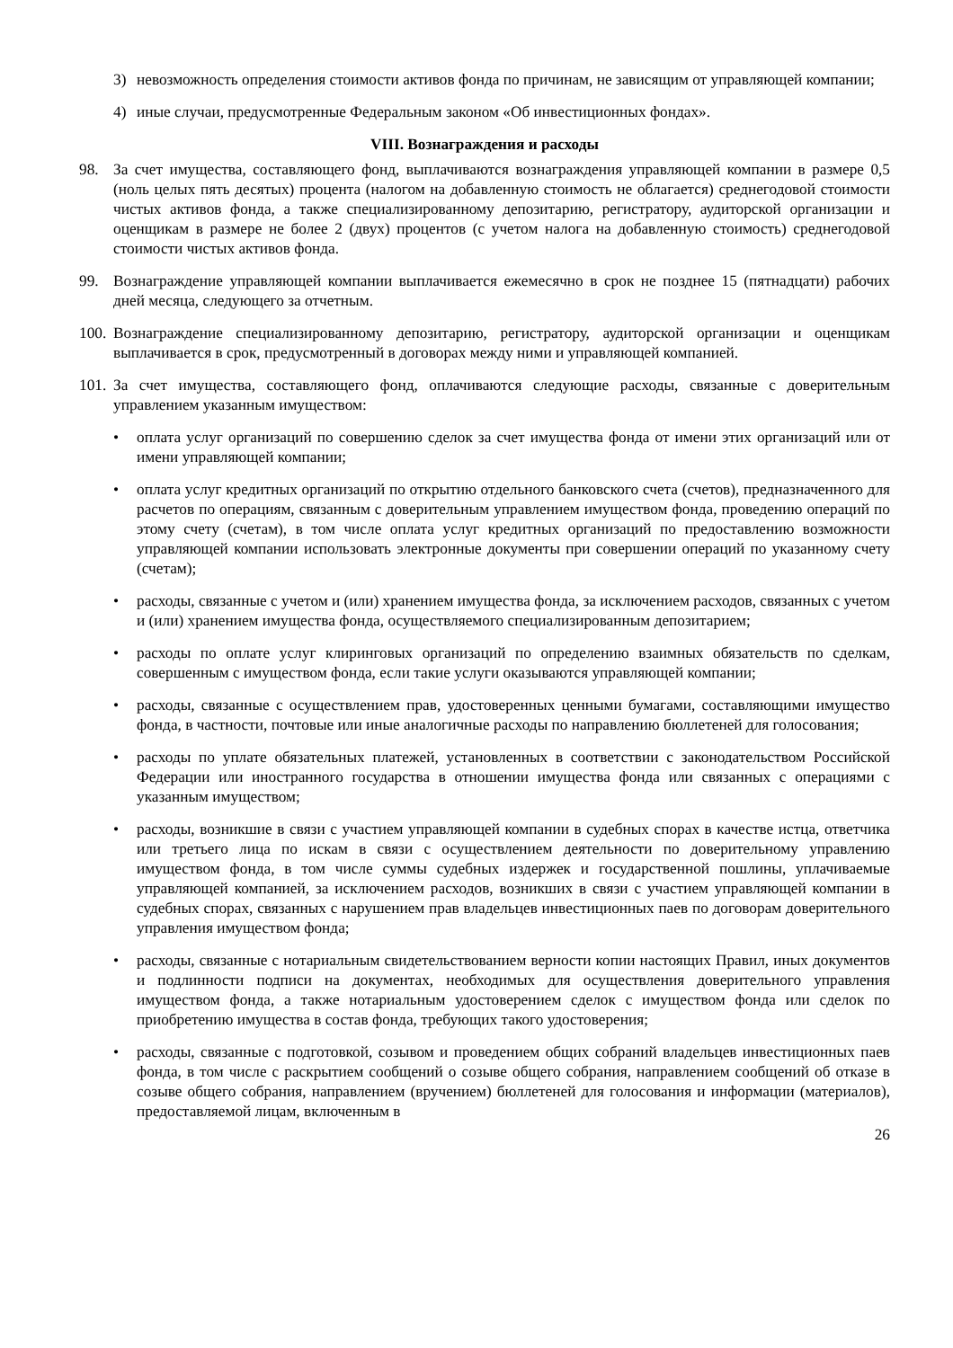3) невозможность определения стоимости активов фонда по причинам, не зависящим от управляющей компании;
4) иные случаи, предусмотренные Федеральным законом «Об инвестиционных фондах».
VIII. Вознаграждения и расходы
98. За счет имущества, составляющего фонд, выплачиваются вознаграждения управляющей компании в размере 0,5 (ноль целых пять десятых) процента (налогом на добавленную стоимость не облагается) среднегодовой стоимости чистых активов фонда, а также специализированному депозитарию, регистратору, аудиторской организации и оценщикам в размере не более 2 (двух) процентов (с учетом налога на добавленную стоимость) среднегодовой стоимости чистых активов фонда.
99. Вознаграждение управляющей компании выплачивается ежемесячно в срок не позднее 15 (пятнадцати) рабочих дней месяца, следующего за отчетным.
100. Вознаграждение специализированному депозитарию, регистратору, аудиторской организации и оценщикам выплачивается в срок, предусмотренный в договорах между ними и управляющей компанией.
101. За счет имущества, составляющего фонд, оплачиваются следующие расходы, связанные с доверительным управлением указанным имуществом:
• оплата услуг организаций по совершению сделок за счет имущества фонда от имени этих организаций или от имени управляющей компании;
• оплата услуг кредитных организаций по открытию отдельного банковского счета (счетов), предназначенного для расчетов по операциям, связанным с доверительным управлением имуществом фонда, проведению операций по этому счету (счетам), в том числе оплата услуг кредитных организаций по предоставлению возможности управляющей компании использовать электронные документы при совершении операций по указанному счету (счетам);
• расходы, связанные с учетом и (или) хранением имущества фонда, за исключением расходов, связанных с учетом и (или) хранением имущества фонда, осуществляемого специализированным депозитарием;
• расходы по оплате услуг клиринговых организаций по определению взаимных обязательств по сделкам, совершенным с имуществом фонда, если такие услуги оказываются управляющей компании;
• расходы, связанные с осуществлением прав, удостоверенных ценными бумагами, составляющими имущество фонда, в частности, почтовые или иные аналогичные расходы по направлению бюллетеней для голосования;
• расходы по уплате обязательных платежей, установленных в соответствии с законодательством Российской Федерации или иностранного государства в отношении имущества фонда или связанных с операциями с указанным имуществом;
• расходы, возникшие в связи с участием управляющей компании в судебных спорах в качестве истца, ответчика или третьего лица по искам в связи с осуществлением деятельности по доверительному управлению имуществом фонда, в том числе суммы судебных издержек и государственной пошлины, уплачиваемые управляющей компанией, за исключением расходов, возникших в связи с участием управляющей компании в судебных спорах, связанных с нарушением прав владельцев инвестиционных паев по договорам доверительного управления имуществом фонда;
• расходы, связанные с нотариальным свидетельствованием верности копии настоящих Правил, иных документов и подлинности подписи на документах, необходимых для осуществления доверительного управления имуществом фонда, а также нотариальным удостоверением сделок с имуществом фонда или сделок по приобретению имущества в состав фонда, требующих такого удостоверения;
• расходы, связанные с подготовкой, созывом и проведением общих собраний владельцев инвестиционных паев фонда, в том числе с раскрытием сообщений о созыве общего собрания, направлением сообщений об отказе в созыве общего собрания, направлением (вручением) бюллетеней для голосования и информации (материалов), предоставляемой лицам, включенным в
26